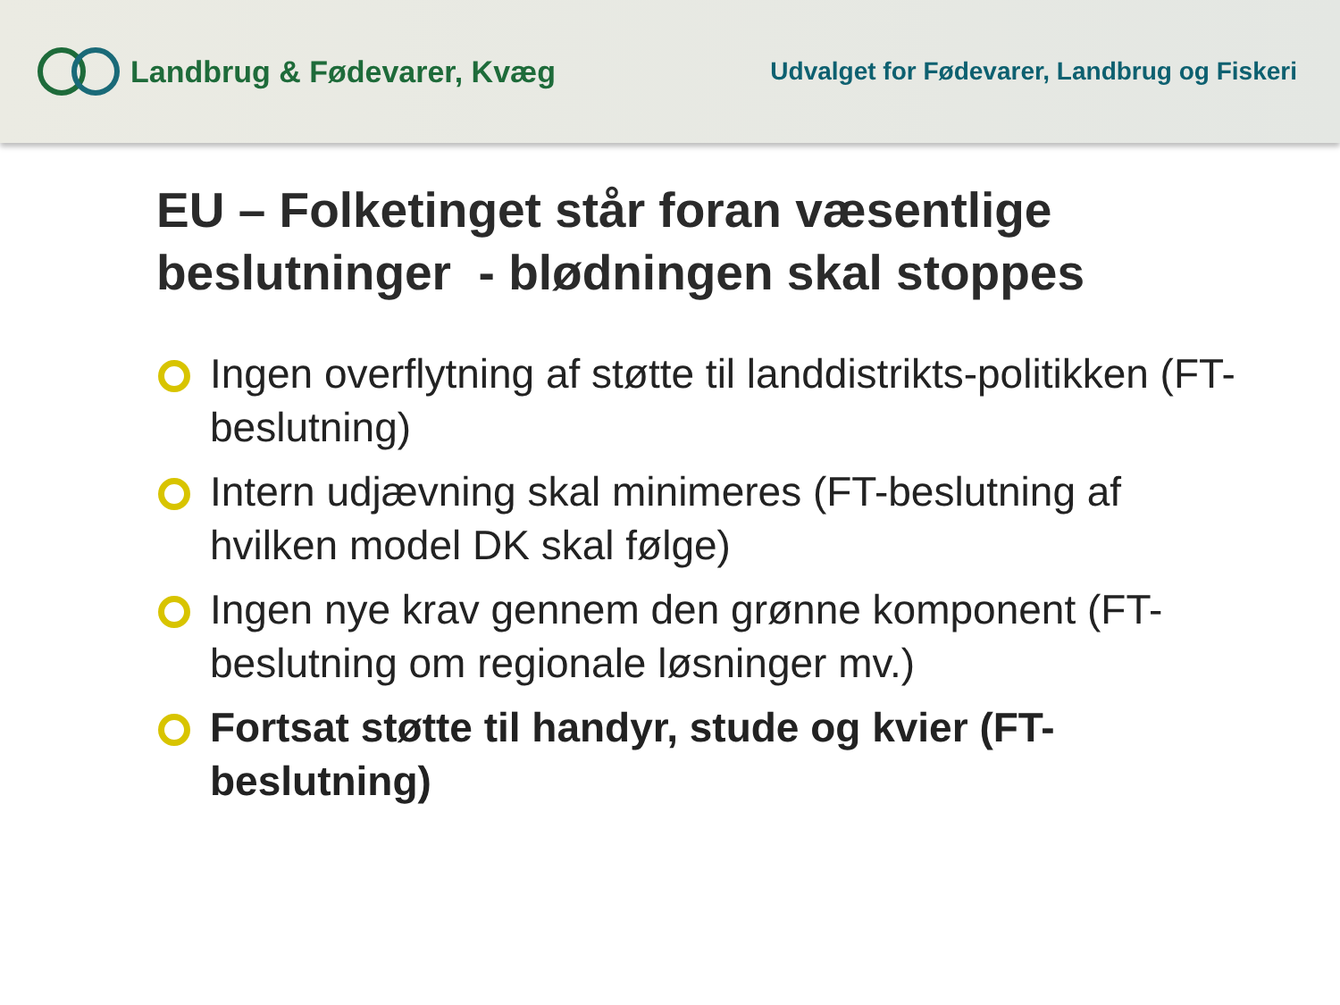Landbrug & Fødevarer, Kvæg
Udvalget for Fødevarer, Landbrug og Fiskeri
EU – Folketinget står foran væsentlige beslutninger - blødningen skal stoppes
Ingen overflytning af støtte til landdistrikts-politikken (FT-beslutning)
Intern udjævning skal minimeres (FT-beslutning af hvilken model DK skal følge)
Ingen nye krav gennem den grønne komponent (FT-beslutning om regionale løsninger mv.)
Fortsat støtte til handyr, stude og kvier (FT-beslutning)